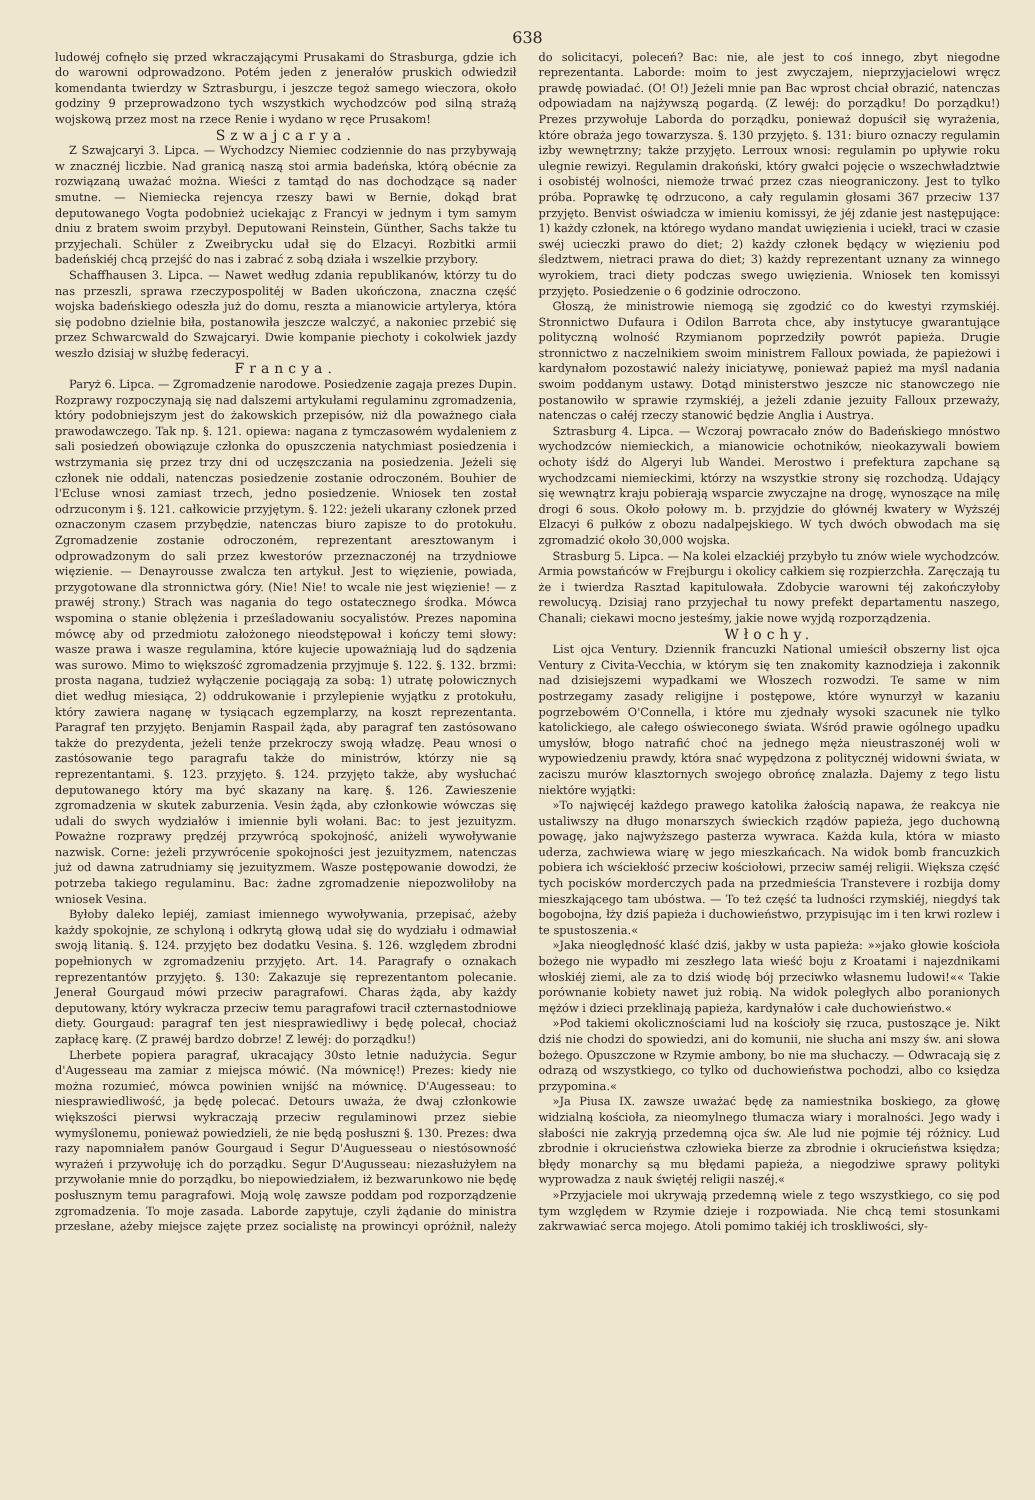638
ludowéj cofnęło się przed wkraczającymi Prusakami do Strasburga, gdzie ich do warowni odprowadzono. Potém jeden z jenerałów pruskich odwiedził komendanta twierdzy w Sztrasburgu, i jeszcze tegoż samego wieczora, około godziny 9 przeprowadzono tych wszystkich wychodzców pod silną strażą wojskową przez most na rzece Renie i wydano w ręce Prusakom!
Szwajcarya.
Z Szwajcaryi 3. Lipca. — Wychodzcy Niemiec codziennie do nas przybywają w znacznéj liczbie. Nad granicą naszą stoi armia badeńska, którą obécnie za rozwiązaną uważać można. Wieści z tamtąd do nas dochodzące są nader smutne. — Niemiecka rejencya rzeszy bawi w Bernie, dokąd brat deputowanego Vogta podobnież uciekając z Francyi w jednym i tym samym dniu z bratem swoim przybył. Deputowani Reinstein, Günther, Sachs także tu przyjechali. Schüler z Zweibrycku udał się do Elzacyi. Rozbitki armii badeńskiéj chcą przejść do nas i zabrać z sobą działa i wszelkie przybory.
Schaffhausen 3. Lipca. — Nawet według zdania republikanów, którzy tu do nas przeszli, sprawa rzeczypospolitéj w Baden ukończona, znaczna część wojska badeńskiego odeszła już do domu, reszta a mianowicie artylerya, która się podobno dzielnie biła, postanowiła jeszcze walczyć, a nakoniec przebić się przez Schwarcwald do Szwajcaryi. Dwie kompanie piechoty i cokolwiek jazdy weszło dzisiaj w służbę federacyi.
Francya.
Paryż 6. Lipca. — Zgromadzenie narodowe. Posiedzenie zagaja prezes Dupin. Rozprawy rozpoczynają się nad dalszemi artykułami regulaminu zgromadzenia, który podobniejszym jest do żakowskich przepisów, niż dla poważnego ciała prawodawczego. Tak np. §. 121. opiewa: nagana z tymczasowém wydaleniem z sali posiedzeń obowiązuje członka do opuszczenia natychmiast posiedzenia i wstrzymania się przez trzy dni od uczęszczania na posiedzenia. Jeżeli się członek nie oddali, natenczas posiedzenie zostanie odroczoném. Bouhier de l'Ecluse wnosi zamiast trzech, jedno posiedzenie. Wniosek ten został odrzuconym i §. 121. całkowicie przyjętym. §. 122: jeżeli ukarany członek przed oznaczonym czasem przybędzie, natenczas biuro zapisze to do protokułu. Zgromadzenie zostanie odroczoném, reprezentant aresztowanym i odprowadzonym do sali przez kwestorów przeznaczonéj na trzydniowe więzienie. — Denayrousse zwalcza ten artykuł. Jest to więzienie, powiada, przygotowane dla stronnictwa góry. (Nie! Nie! to wcale nie jest więzienie! — z prawéj strony.) Strach was nagania do tego ostatecznego środka. Mówca wspomina o stanie oblężenia i prześladowaniu socyalistów. Prezes napomina mówcę aby od przedmiotu założonego nieodstępował i kończy temi słowy: wasze prawa i wasze regulamina, które kujecie upoważniają lud do sądzenia was surowo. Mimo to większość zgromadzenia przyjmuje §. 122. §. 132. brzmi: prosta nagana, tudzież wyłączenie pociągają za sobą: 1) utratę połowicznych diet według miesiąca, 2) oddrukowanie i przylepienie wyjątku z protokułu, który zawiera naganę w tysiącach egzemplarzy, na koszt reprezentanta. Paragraf ten przyjęto. Benjamin Raspail żąda, aby paragraf ten zastósowano także do prezydenta, jeżeli tenże przekroczy swoją władzę. Peau wnosi o zastósowanie tego paragrafu także do ministrów, którzy nie są reprezentantami. §. 123. przyjęto. §. 124. przyjęto także, aby wysłuchać deputowanego który ma być skazany na karę. §. 126. Zawieszenie zgromadzenia w skutek zaburzenia. Vesin żąda, aby członkowie wówczas się udali do swych wydziałów i imiennie byli wołani. Bac: to jest jezuityzm. Poważne rozprawy prędzéj przywrócą spokojność, aniżeli wywoływanie nazwisk. Corne: jeżeli przywrócenie spokojności jest jezuityzmem, natenczas już od dawna zatrudniamy się jezuityzmem. Wasze postępowanie dowodzi, że potrzeba takiego regulaminu. Bac: żadne zgromadzenie niepozwoliłoby na wniosek Vesina.
Byłoby daleko lepiéj, zamiast imiennego wywoływania, przepisać, ażeby każdy spokojnie, ze schyloną i odkrytą głową udał się do wydziału i odmawiał swoją litanią. §. 124. przyjęto bez dodatku Vesina. §. 126. względem zbrodni popełnionych w zgromadzeniu przyjęto. Art. 14. Paragrafy o oznakach reprezentantów przyjęto. §. 130: Zakazuje się reprezentantom polecanie. Jenerał Gourgaud mówi przeciw paragrafowi. Charas żąda, aby każdy deputowany, który wykracza przeciw temu paragrafowi tracił czternastodniowe diety. Gourgaud: paragraf ten jest niesprawiedliwy i będę polecał, chociaż zapłacę karę. (Z prawéj bardzo dobrze! Z lewéj: do porządku!)
Lherbete popiera paragraf, ukracający 30sto letnie nadużycia. Segur d'Augesseau ma zamiar z miejsca mówić. (Na mównicę!) Prezes: kiedy nie można rozumieć, mówca powinien wnijść na mównicę. D'Augesseau: to niesprawiedliwość, ja będę polecać. Detours uważa, że dwaj członkowie większości pierwsi wykraczają przeciw regulaminowi przez siebie wymyślonemu, ponieważ powiedzieli, że nie będą posłuszni §. 130. Prezes: dwa razy napomniałem panów Gourgaud i Segur D'Auguesseau o niestósowność wyrażeń i przywołuję ich do porządku. Segur D'Augusseau: niezasłużyłem na przywołanie mnie do porządku, bo niepowiedziałem, iż bezwarunkowo nie będę posłusznym temu paragrafowi. Moją wolę zawsze poddam pod rozporządzenie zgromadzenia. To moje zasada. Laborde zapytuje, czyli żądanie do ministra przesłane, ażeby miejsce zajęte przez socialistę na prowincyi opróżnił, należy do solicitacyi, poleceń? Bac: nie, ale jest to coś innego, zbyt niegodne reprezentanta. Laborde: moim to jest zwyczajem, nieprzyjacielowi wręcz prawdę powiadać. (O! O!) Jeżeli mnie pan Bac wprost chciał obrazić, natenczas odpowiadam na najżywszą pogardą. (Z lewéj: do porządku! Do porządku!) Prezes przywołuje Laborda do porządku, ponieważ dopuścił się wyrażenia, które obraża jego towarzysza. §. 130 przyjęto. §. 131: biuro oznaczy regulamin izby wewnętrzny; także przyjęto. Lerroux wnosi: regulamin po upływie roku ulegnie rewizyi. Regulamin drakoński, który gwałci pojęcie o wszechwładztwie i osobistéj wolności, niemoże trwać przez czas nieograniczony. Jest to tylko próba. Poprawkę tę odrzucono, a cały regulamin głosami 367 przeciw 137 przyjęto. Benvist oświadcza w imieniu komissyi, że jéj zdanie jest następujące: 1) każdy członek, na którego wydano mandat uwięzienia i uciekł, traci w czasie swéj ucieczki prawo do diet; 2) każdy członek będący w więzieniu pod śledztwem, nietraci prawa do diet; 3) każdy reprezentant uznany za winnego wyrokiem, traci diety podczas swego uwięzienia. Wniosek ten komissyi przyjęto. Posiedzenie o 6 godzinie odroczono.
Głoszą, że ministrowie niemogą się zgodzić co do kwestyi rzymskiéj. Stronnictwo Dufaura i Odilon Barrota chce, aby instytucye gwarantujące polityczną wolność Rzymianom poprzedziły powrót papieża. Drugie stronnictwo z naczelnikiem swoim ministrem Falloux powiada, że papieżowi i kardynałom pozostawić należy iniciatywę, ponieważ papież ma myśl nadania swoim poddanym ustawy. Dotąd ministerstwo jeszcze nic stanowczego nie postanowiło w sprawie rzymskiéj, a jeżeli zdanie jezuity Falloux przeważy, natenczas o całéj rzeczy stanowić będzie Anglia i Austrya.
Sztrasburg 4. Lipca. — Wczoraj powracało znów do Badeńskiego mnóstwo wychodzców niemieckich, a mianowicie ochotników, nieokazywali bowiem ochoty iśdź do Algeryi lub Wandei. Merostwo i prefektura zapchane są wychodzcami niemieckimi, którzy na wszystkie strony się rozchodzą. Udający się wewnątrz kraju pobierają wsparcie zwyczajne na drogę, wynoszące na milę drogi 6 sous. Około połowy m. b. przyjdzie do głównéj kwatery w Wyższéj Elzacyi 6 pułków z obozu nadalpejskiego. W tych dwóch obwodach ma się zgromadzić około 30,000 wojska.
Strasburg 5. Lipca. — Na kolei elzackiéj przybyło tu znów wiele wychodzców. Armia powstańców w Frejburgu i okolicy całkiem się rozpierzchła. Zaręczają tu że i twierdza Rasztad kapitulowała. Zdobycie warowni téj zakończyłoby rewolucyą. Dzisiaj rano przyjechał tu nowy prefekt departamentu naszego, Chanali; ciekawi mocno jesteśmy, jakie nowe wyjdą rozporządzenia.
Włochy.
List ojca Ventury. Dziennik francuzki National umieścił obszerny list ojca Ventury z Civita-Vecchia, w którym się ten znakomity kaznodzieja i zakonnik nad dzisiejszemi wypadkami we Włoszech rozwodzi. Te same w nim postrzegamy zasady religijne i postępowe, które wynurzył w kazaniu pogrzebowém O'Connella, i które mu zjednały wysoki szacunek nie tylko katolickiego, ale całego oświeconego świata. Wśród prawie ogólnego upadku umysłów, błogo natrafić choć na jednego męża nieustraszonéj woli w wypowiedzeniu prawdy, która snać wypędzona z politycznéj widowni świata, w zaciszu murów klasztornych swojego obrońcę znalazła. Dajemy z tego listu niektóre wyjątki:
»To najwięcéj każdego prawego katolika żałością napawa, że reakcya nie ustaliwszy na długo monarszych świeckich rządów papieża, jego duchowną powagę, jako najwyższego pasterza wywraca. Każda kula, która w miasto uderza, zachwiewa wiarę w jego mieszkańcach. Na widok bomb francuzkich pobiera ich wściekłość przeciw kościołowi, przeciw saméj religii. Większa część tych pocisków morderczych pada na przedmieścia Transtevere i rozbija domy mieszkającego tam ubóstwa. — To też część ta ludności rzymskiéj, niegdyś tak bogobojna, łży dziś papieża i duchowieństwo, przypisując im i ten krwi rozlew i te spustoszenia.«
»Jaka nieoględność klaść dziś, jakby w usta papieża: »»jako głowie kościoła bożego nie wypadło mi zeszłego lata wieść boju z Kroatami i najezdnikami włoskiéj ziemi, ale za to dziś wiodę bój przeciwko własnemu ludowi!«« Takie porównanie kobiety nawet już robią. Na widok poległych albo poranionych mężów i dzieci przeklinają papieża, kardynałów i całe duchowieństwo.«
»Pod takiemi okolicznościami lud na kościoły się rzuca, pustoszące je. Nikt dziś nie chodzi do spowiedzi, ani do komunii, nie słucha ani mszy św. ani słowa bożego. Opuszczone w Rzymie ambony, bo nie ma słuchaczy. — Odwracają się z odrazą od wszystkiego, co tylko od duchowieństwa pochodzi, albo co księdza przypomina.«
»Ja Piusa IX. zawsze uważać będę za namiestnika boskiego, za głowę widzialną kościoła, za nieomylnego tłumacza wiary i moralności. Jego wady i słabości nie zakryją przedemną ojca św. Ale lud nie pojmie téj różnicy. Lud zbrodnie i okrucieństwa człowieka bierze za zbrodnie i okrucieństwa księdza; błędy monarchy są mu błędami papieża, a niegodziwe sprawy polityki wyprowadza z nauk świętéj religii naszéj.«
»Przyjaciele moi ukrywają przedemną wiele z tego wszystkiego, co się pod tym względem w Rzymie dzieje i rozpowiada. Nie chcą temi stosunkami zakrwawiać serca mojego. Atoli pomimo takiéj ich troskliwości, sły-